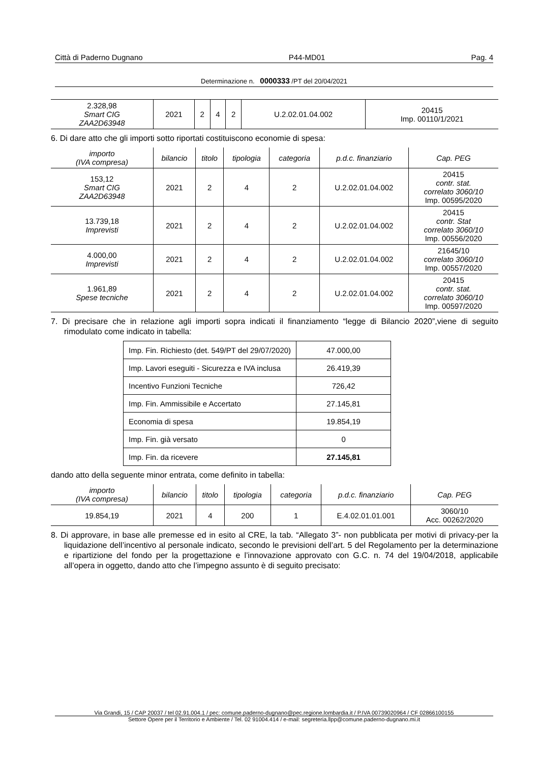Città di Paderno Dugnano P44-MD01 Pag. 4
Determinazione n. 0000333 /PT del 20/04/2021
| 2.328,98 Smart CIG ZAA2D63948 | 2021 | 2 | 4 | 2 | U.2.02.01.04.002 | 20415 Imp. 00110/1/2021 |
6. Di dare atto che gli importi sotto riportati costituiscono economie di spesa:
| importo (IVA compresa) | bilancio | titolo | tipologia | categoria | p.d.c. finanziario | Cap. PEG |
| --- | --- | --- | --- | --- | --- | --- |
| 153,12 Smart CIG ZAA2D63948 | 2021 | 2 | 4 | 2 | U.2.02.01.04.002 | 20415 contr. stat. correlato 3060/10 Imp. 00595/2020 |
| 13.739,18 Imprevisti | 2021 | 2 | 4 | 2 | U.2.02.01.04.002 | 20415 contr. Stat correlato 3060/10 Imp. 00556/2020 |
| 4.000,00 Imprevisti | 2021 | 2 | 4 | 2 | U.2.02.01.04.002 | 21645/10 correlato 3060/10 Imp. 00557/2020 |
| 1.961,89 Spese tecniche | 2021 | 2 | 4 | 2 | U.2.02.01.04.002 | 20415 contr. stat. correlato 3060/10 Imp. 00597/2020 |
7. Di precisare che in relazione agli importi sopra indicati il finanziamento “legge di Bilancio 2020”,viene di seguito rimodulato come indicato in tabella:
| Imp. Fin. Richiesto (det. 549/PT del 29/07/2020) | 47.000,00 |
| Imp. Lavori eseguiti - Sicurezza e IVA inclusa | 26.419,39 |
| Incentivo Funzioni Tecniche | 726,42 |
| Imp. Fin. Ammissibile e Accertato | 27.145,81 |
| Economia di spesa | 19.854,19 |
| Imp. Fin. già versato | 0 |
| Imp. Fin. da ricevere | 27.145,81 |
dando atto della seguente minor entrata, come definito in tabella:
| importo (IVA compresa) | bilancio | titolo | tipologia | categoria | p.d.c. finanziario | Cap. PEG |
| --- | --- | --- | --- | --- | --- | --- |
| 19.854,19 | 2021 | 4 | 200 | 1 | E.4.02.01.01.001 | 3060/10 Acc. 00262/2020 |
8. Di approvare, in base alle premesse ed in esito al CRE, la tab. “Allegato 3”- non pubblicata per motivi di privacy-per la liquidazione dell’incentivo al personale indicato, secondo le previsioni dell’art. 5 del Regolamento per la determinazione e ripartizione del fondo per la progettazione e l’innovazione approvato con G.C. n. 74 del 19/04/2018, applicabile all’opera in oggetto, dando atto che l’impegno assunto è di seguito precisato:
Via Grandi, 15 / CAP 20037 / tel 02.91.004.1 / pec: comune.paderno-dugnano@pec.regione.lombardia.it / P.IVA 00739020964 / CF 02866100155
Settore Opere per il Territorio e Ambiente / Tel. 02 91004.414 / e-mail: segreteria.llpp@comune.paderno-dugnano.mi.it